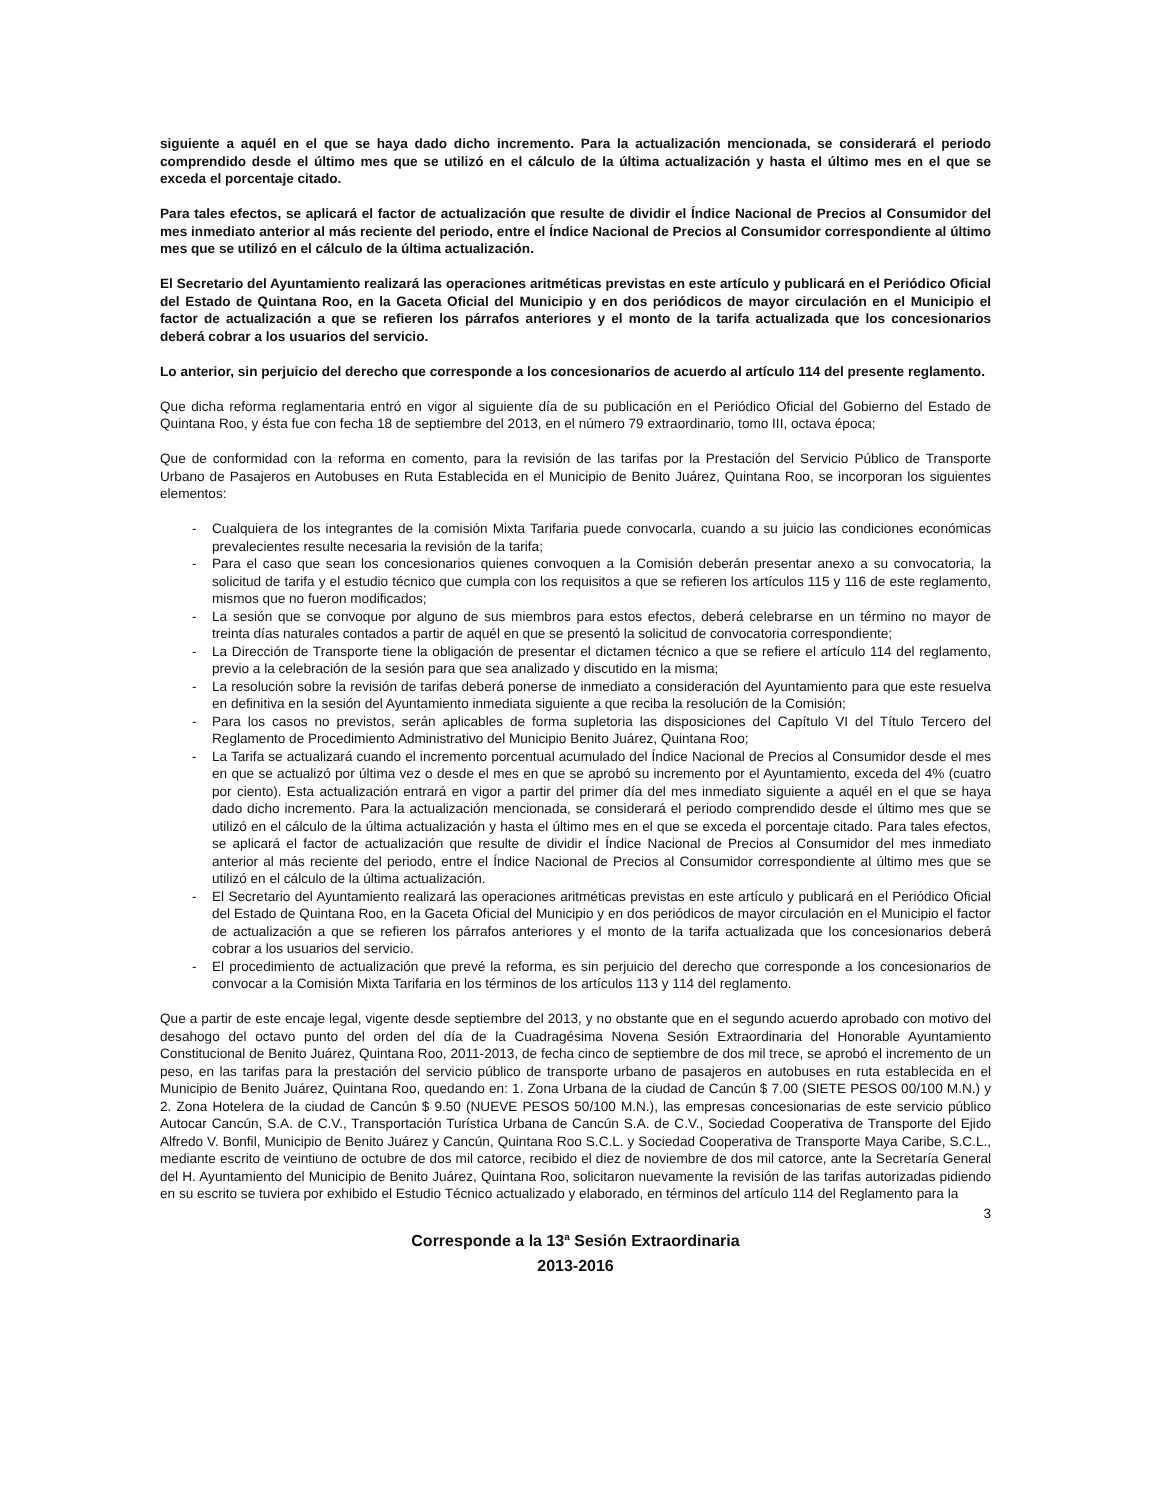siguiente a aquél en el que se haya dado dicho incremento. Para la actualización mencionada, se considerará el periodo comprendido desde el último mes que se utilizó en el cálculo de la última actualización y hasta el último mes en el que se exceda el porcentaje citado.
Para tales efectos, se aplicará el factor de actualización que resulte de dividir el Índice Nacional de Precios al Consumidor del mes inmediato anterior al más reciente del periodo, entre el Índice Nacional de Precios al Consumidor correspondiente al último mes que se utilizó en el cálculo de la última actualización.
El Secretario del Ayuntamiento realizará las operaciones aritméticas previstas en este artículo y publicará en el Periódico Oficial del Estado de Quintana Roo, en la Gaceta Oficial del Municipio y en dos periódicos de mayor circulación en el Municipio el factor de actualización a que se refieren los párrafos anteriores y el monto de la tarifa actualizada que los concesionarios deberá cobrar a los usuarios del servicio.
Lo anterior, sin perjuicio del derecho que corresponde a los concesionarios de acuerdo al artículo 114 del presente reglamento.
Que dicha reforma reglamentaria entró en vigor al siguiente día de su publicación en el Periódico Oficial del Gobierno del Estado de Quintana Roo, y ésta fue con fecha 18 de septiembre del 2013, en el número 79 extraordinario, tomo III, octava época;
Que de conformidad con la reforma en comento, para la revisión de las tarifas por la Prestación del Servicio Público de Transporte Urbano de Pasajeros en Autobuses en Ruta Establecida en el Municipio de Benito Juárez, Quintana Roo, se incorporan los siguientes elementos:
- Cualquiera de los integrantes de la comisión Mixta Tarifaria puede convocarla, cuando a su juicio las condiciones económicas prevalecientes resulte necesaria la revisión de la tarifa;
- Para el caso que sean los concesionarios quienes convoquen a la Comisión deberán presentar anexo a su convocatoria, la solicitud de tarifa y el estudio técnico que cumpla con los requisitos a que se refieren los artículos 115 y 116 de este reglamento, mismos que no fueron modificados;
- La sesión que se convoque por alguno de sus miembros para estos efectos, deberá celebrarse en un término no mayor de treinta días naturales contados a partir de aquél en que se presentó la solicitud de convocatoria correspondiente;
- La Dirección de Transporte tiene la obligación de presentar el dictamen técnico a que se refiere el artículo 114 del reglamento, previo a la celebración de la sesión para que sea analizado y discutido en la misma;
- La resolución sobre la revisión de tarifas deberá ponerse de inmediato a consideración del Ayuntamiento para que este resuelva en definitiva en la sesión del Ayuntamiento inmediata siguiente a que reciba la resolución de la Comisión;
- Para los casos no previstos, serán aplicables de forma supletoria las disposiciones del Capítulo VI del Título Tercero del Reglamento de Procedimiento Administrativo del Municipio Benito Juárez, Quintana Roo;
- La Tarifa se actualizará cuando el incremento porcentual acumulado del Índice Nacional de Precios al Consumidor desde el mes en que se actualizó por última vez o desde el mes en que se aprobó su incremento por el Ayuntamiento, exceda del 4% (cuatro por ciento). Esta actualización entrará en vigor a partir del primer día del mes inmediato siguiente a aquél en el que se haya dado dicho incremento. Para la actualización mencionada, se considerará el periodo comprendido desde el último mes que se utilizó en el cálculo de la última actualización y hasta el último mes en el que se exceda el porcentaje citado. Para tales efectos, se aplicará el factor de actualización que resulte de dividir el Índice Nacional de Precios al Consumidor del mes inmediato anterior al más reciente del periodo, entre el Índice Nacional de Precios al Consumidor correspondiente al último mes que se utilizó en el cálculo de la última actualización.
- El Secretario del Ayuntamiento realizará las operaciones aritméticas previstas en este artículo y publicará en el Periódico Oficial del Estado de Quintana Roo, en la Gaceta Oficial del Municipio y en dos periódicos de mayor circulación en el Municipio el factor de actualización a que se refieren los párrafos anteriores y el monto de la tarifa actualizada que los concesionarios deberá cobrar a los usuarios del servicio.
- El procedimiento de actualización que prevé la reforma, es sin perjuicio del derecho que corresponde a los concesionarios de convocar a la Comisión Mixta Tarifaria en los términos de los artículos 113 y 114 del reglamento.
Que a partir de este encaje legal, vigente desde septiembre del 2013, y no obstante que en el segundo acuerdo aprobado con motivo del desahogo del octavo punto del orden del día de la Cuadragésima Novena Sesión Extraordinaria del Honorable Ayuntamiento Constitucional de Benito Juárez, Quintana Roo, 2011-2013, de fecha cinco de septiembre de dos mil trece, se aprobó el incremento de un peso, en las tarifas para la prestación del servicio público de transporte urbano de pasajeros en autobuses en ruta establecida en el Municipio de Benito Juárez, Quintana Roo, quedando en: 1. Zona Urbana de la ciudad de Cancún $ 7.00 (SIETE PESOS 00/100 M.N.) y 2. Zona Hotelera de la ciudad de Cancún $ 9.50 (NUEVE PESOS 50/100 M.N.), las empresas concesionarias de este servicio público Autocar Cancún, S.A. de C.V., Transportación Turística Urbana de Cancún S.A. de C.V., Sociedad Cooperativa de Transporte del Ejido Alfredo V. Bonfil, Municipio de Benito Juárez y Cancún, Quintana Roo S.C.L. y Sociedad Cooperativa de Transporte Maya Caribe, S.C.L., mediante escrito de veintiuno de octubre de dos mil catorce, recibido el diez de noviembre de dos mil catorce, ante la Secretaría General del H. Ayuntamiento del Municipio de Benito Juárez, Quintana Roo, solicitaron nuevamente la revisión de las tarifas autorizadas pidiendo en su escrito se tuviera por exhibido el Estudio Técnico actualizado y elaborado, en términos del artículo 114 del Reglamento para la
3
Corresponde a la 13<sup>a</sup> Sesión Extraordinaria
2013-2016